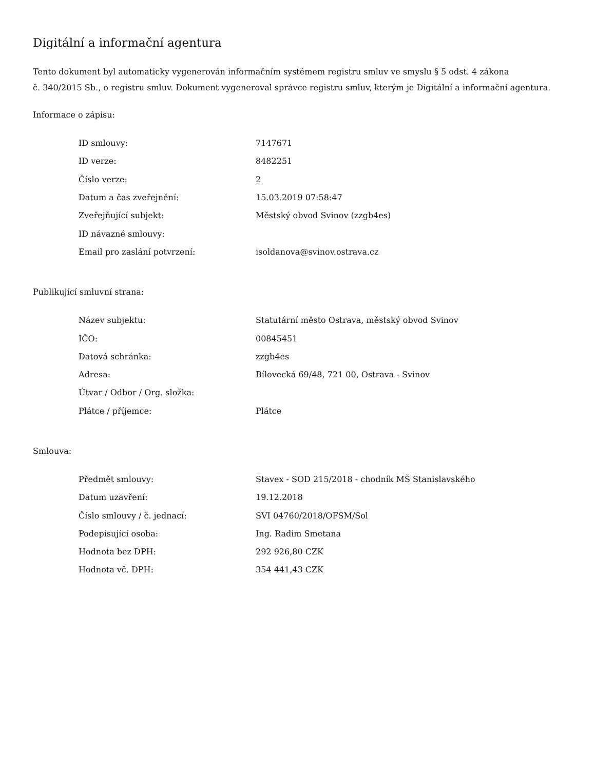Digitální a informační agentura
Tento dokument byl automaticky vygenerován informačním systémem registru smluv ve smyslu § 5 odst. 4 zákona
č. 340/2015 Sb., o registru smluv. Dokument vygeneroval správce registru smluv, kterým je Digitální a informační agentura.
Informace o zápisu:
| ID smlouvy: | 7147671 |
| ID verze: | 8482251 |
| Číslo verze: | 2 |
| Datum a čas zveřejnění: | 15.03.2019 07:58:47 |
| Zveřejňující subjekt: | Městský obvod Svinov (zzgb4es) |
| ID návazné smlouvy: | |
| Email pro zaslání potvrzení: | isoldanova@svinov.ostrava.cz |
Publikující smluvní strana:
| Název subjektu: | Statutární město Ostrava, městský obvod Svinov |
| IČO: | 00845451 |
| Datová schránka: | zzgb4es |
| Adresa: | Bílovecká 69/48, 721 00, Ostrava - Svinov |
| Útvar / Odbor / Org. složka: | |
| Plátce / příjemce: | Plátce |
Smlouva:
| Předmět smlouvy: | Stavex - SOD 215/2018 - chodník MŠ Stanislavského |
| Datum uzavření: | 19.12.2018 |
| Číslo smlouvy / č. jednací: | SVI 04760/2018/OFSM/Sol |
| Podepisující osoba: | Ing. Radim Smetana |
| Hodnota bez DPH: | 292 926,80 CZK |
| Hodnota vč. DPH: | 354 441,43 CZK |